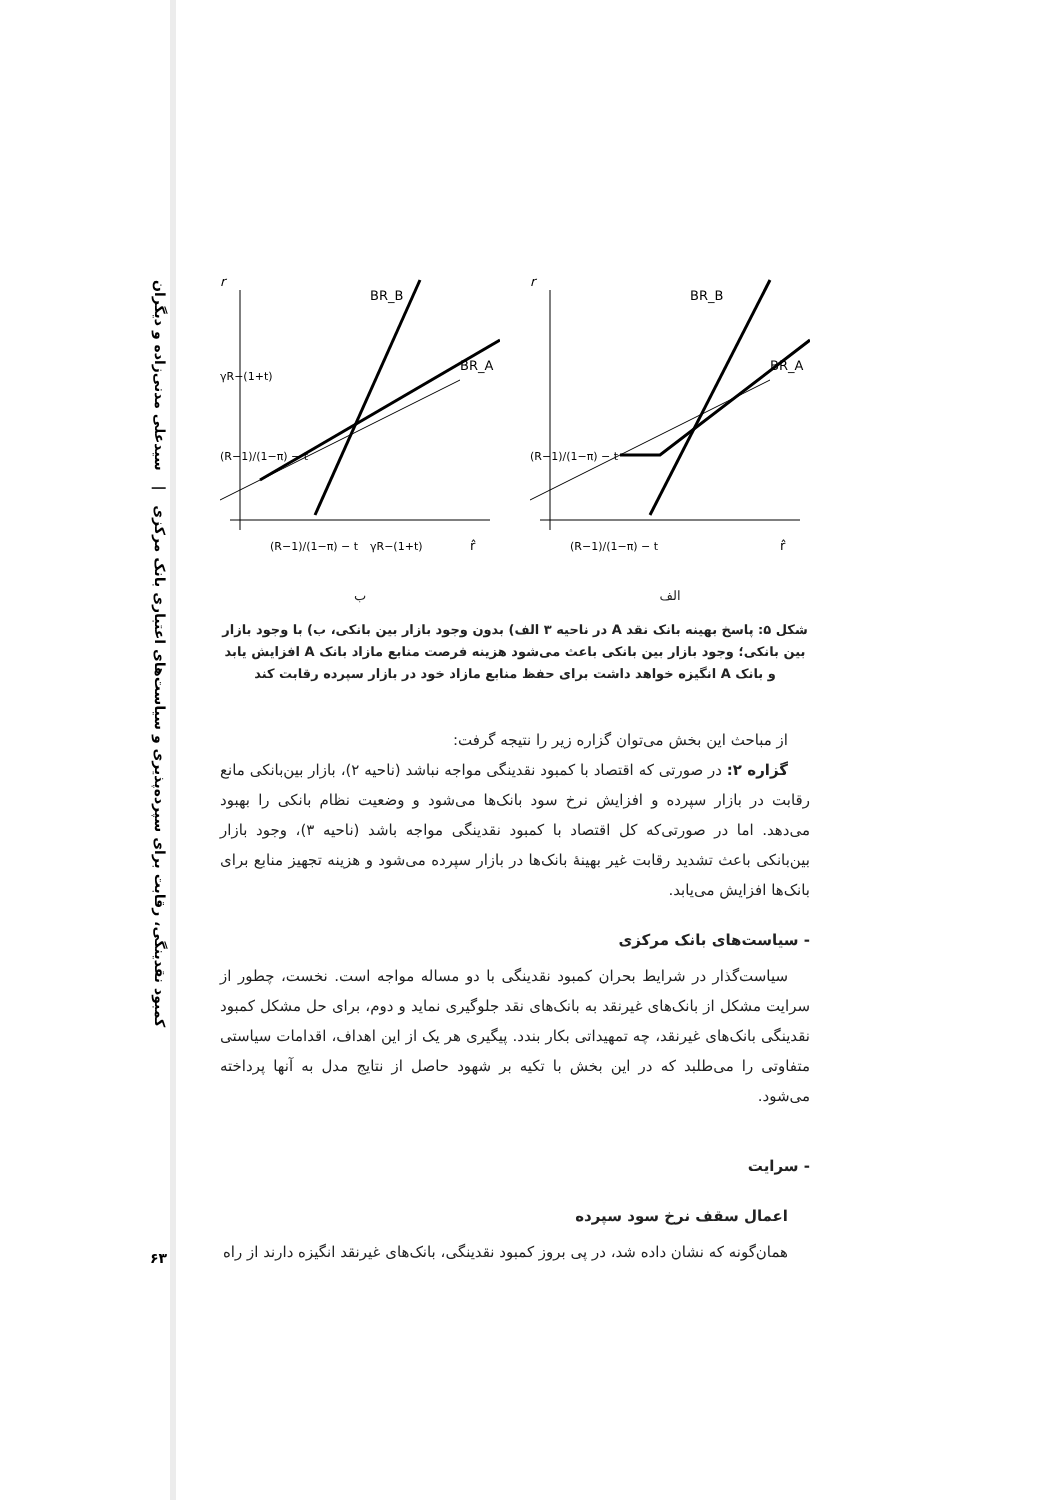کمبود نقدینگی، رقابت برای سپرده‌پذیری و سیاست‌های اعتباری بانک مرکزی | سیدعلی مدنی‌زاده و دیگران
۶۳
r
BR_B
BR_A
γR−(1+t)
(R−1)/(1−π) − t
(R−1)/(1−π) − t
γR−(1+t)
r̂
ب
r
BR_B
BR_A
(R−1)/(1−π) − t
(R−1)/(1−π) − t
r̂
الف
شکل ۵: پاسخ بهینه بانک نقد A در ناحیه ۳ الف) بدون وجود بازار بین بانکی، ب) با وجود بازار بین بانکی؛ وجود بازار بین بانکی باعث می‌شود هزینه فرصت منابع مازاد بانک A افزایش یابد و بانک A انگیزه خواهد داشت برای حفظ منابع مازاد خود در بازار سپرده رقابت کند
از مباحث این بخش می‌توان گزاره زیر را نتیجه گرفت:
گزاره ۲: در صورتی که اقتصاد با کمبود نقدینگی مواجه نباشد (ناحیه ۲)، بازار بین‌بانکی مانع رقابت در بازار سپرده و افزایش نرخ سود بانک‌ها می‌شود و وضعیت نظام بانکی را بهبود می‌دهد. اما در صورتی‌که کل اقتصاد با کمبود نقدینگی مواجه باشد (ناحیه ۳)، وجود بازار بین‌بانکی باعث تشدید رقابت غیر بهینهٔ بانک‌ها در بازار سپرده می‌شود و هزینه تجهیز منابع برای بانک‌ها افزایش می‌یابد.
- سیاست‌های بانک مرکزی
سیاست‌گذار در شرایط بحران کمبود نقدینگی با دو مساله مواجه است. نخست، چطور از سرایت مشکل از بانک‌های غیرنقد به بانک‌های نقد جلوگیری نماید و دوم، برای حل مشکل کمبود نقدینگی بانک‌های غیرنقد، چه تمهیداتی بکار بندد. پیگیری هر یک از این اهداف، اقدامات سیاستی متفاوتی را می‌طلبد که در این بخش با تکیه بر شهود حاصل از نتایج مدل به آنها پرداخته می‌شود.
- سرایت
اعمال سقف نرخ سود سپرده
همان‌گونه که نشان داده شد، در پی بروز کمبود نقدینگی، بانک‌های غیرنقد انگیزه دارند از راه